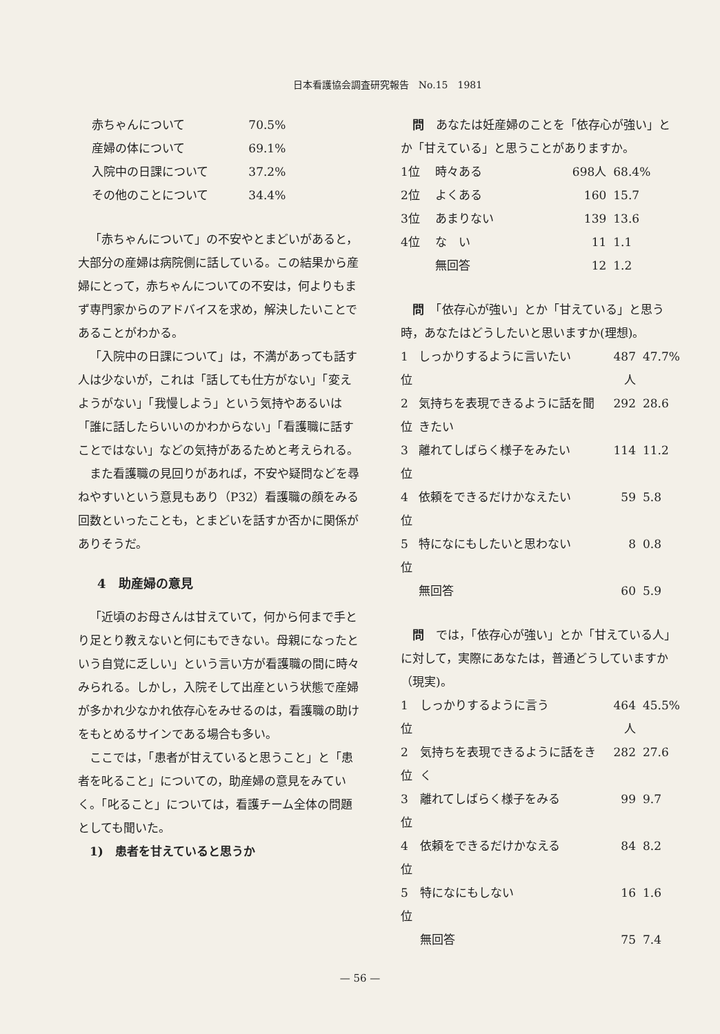日本看護協会調査研究報告　No.15　1981
| 赤ちゃんについて | 70.5% |
| 産婦の体について | 69.1% |
| 入院中の日課について | 37.2% |
| その他のことについて | 34.4% |
「赤ちゃんについて」の不安やとまどいがあると，大部分の産婦は病院側に話している。この結果から産婦にとって，赤ちゃんについての不安は，何よりもまず専門家からのアドバイスを求め，解決したいことであることがわかる。
「入院中の日課について」は，不満があっても話す人は少ないが，これは「話しても仕方がない」「変えようがない」「我慢しよう」という気持やあるいは「誰に話したらいいのかわからない」「看護職に話すことではない」などの気持があるためと考えられる。
また看護職の見回りがあれば，不安や疑問などを尋ねやすいという意見もあり（P32）看護職の顔をみる回数といったことも，とまどいを話すか否かに関係がありそうだ。
4　助産婦の意見
「近頃のお母さんは甘えていて，何から何まで手とり足とり教えないと何にもできない。母親になったという自覚に乏しい」という言い方が看護職の間に時々みられる。しかし，入院そして出産という状態で産婦が多かれ少なかれ依存心をみせるのは，看護職の助けをもとめるサインである場合も多い。
ここでは，「患者が甘えていると思うこと」と「患者を叱ること」についての，助産婦の意見をみていく。「叱ること」については，看護チーム全体の問題としても聞いた。
1)　患者を甘えていると思うか
問　あなたは妊産婦のことを「依存心が強い」とか「甘えている」と思うことがありますか。
| 1位 | 時々ある | 698人 | 68.4% |
| 2位 | よくある | 160 | 15.7 |
| 3位 | あまりない | 139 | 13.6 |
| 4位 | な い | 11 | 1.1 |
| | 無回答 | 12 | 1.2 |
問　「依存心が強い」とか「甘えている」と思う時，あなたはどうしたいと思いますか(理想)。
| 1位 | しっかりするように言いたい | 487人 | 47.7% |
| 2位 | 気持ちを表現できるように話を聞きたい | 292 | 28.6 |
| 3位 | 離れてしばらく様子をみたい | 114 | 11.2 |
| 4位 | 依頼をできるだけかなえたい | 59 | 5.8 |
| 5位 | 特になにもしたいと思わない | 8 | 0.8 |
| | 無回答 | 60 | 5.9 |
問　では，「依存心が強い」とか「甘えている人」に対して，実際にあなたは，普通どうしていますか（現実)。
| 1位 | しっかりするように言う | 464人 | 45.5% |
| 2位 | 気持ちを表現できるように話をきく | 282 | 27.6 |
| 3位 | 離れてしばらく様子をみる | 99 | 9.7 |
| 4位 | 依頼をできるだけかなえる | 84 | 8.2 |
| 5位 | 特になにもしない | 16 | 1.6 |
| | 無回答 | 75 | 7.4 |
— 56 —